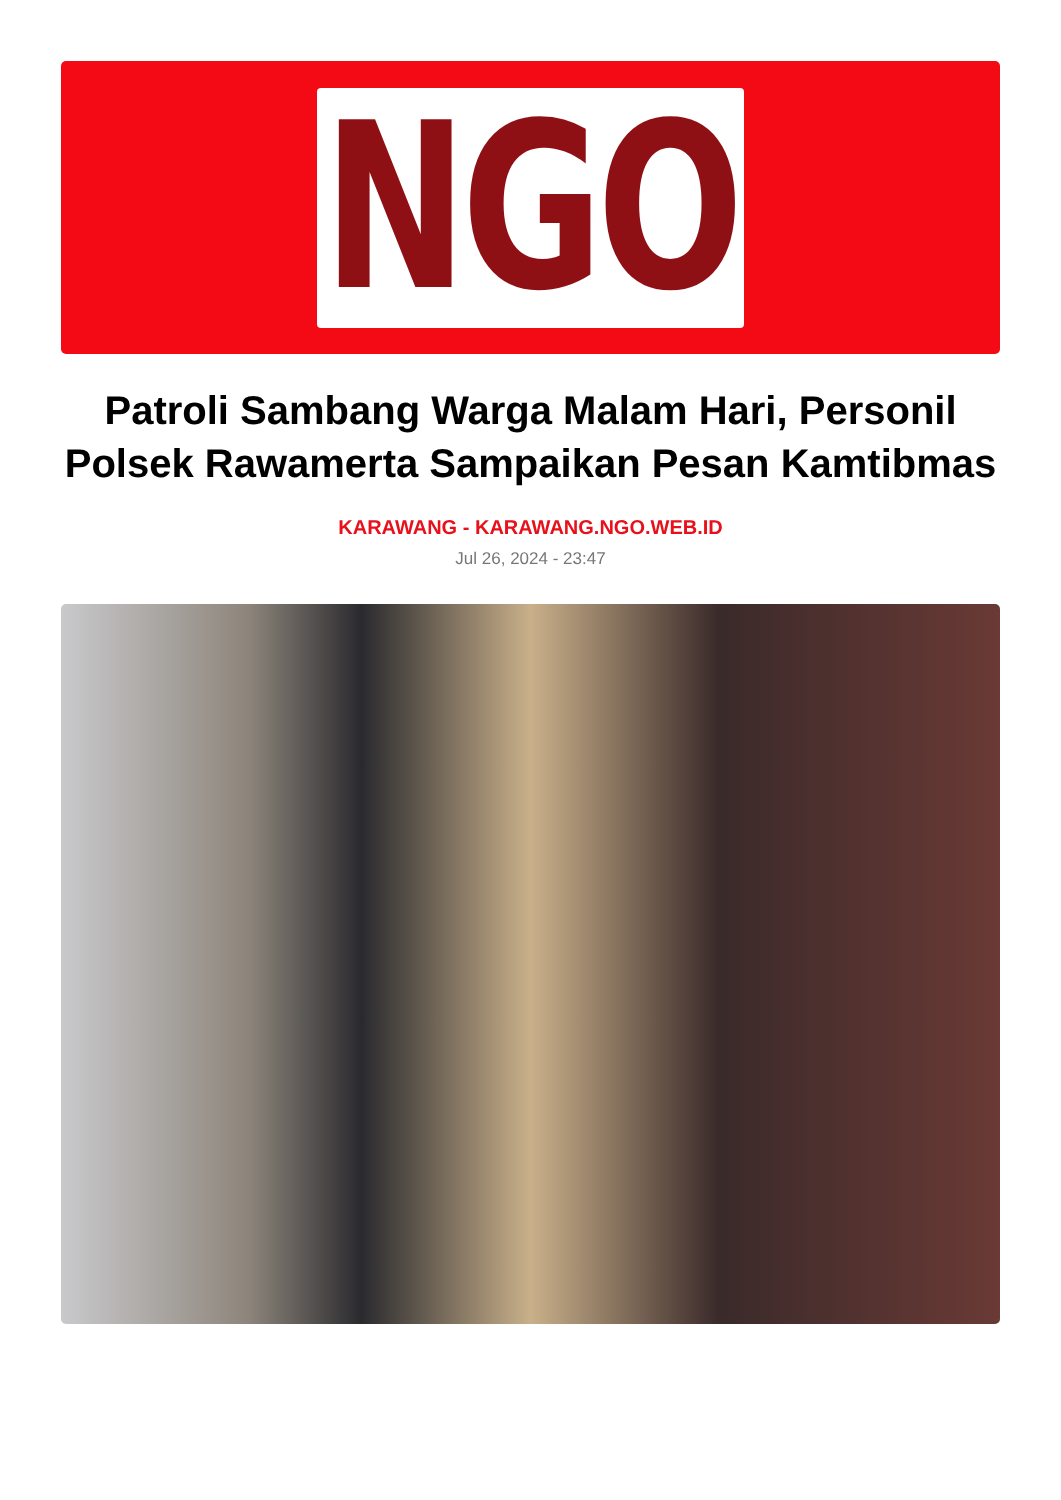NGO
Patroli Sambang Warga Malam Hari, Personil Polsek Rawamerta Sampaikan Pesan Kamtibmas
KARAWANG - KARAWANG.NGO.WEB.ID
Jul 26, 2024 - 23:47